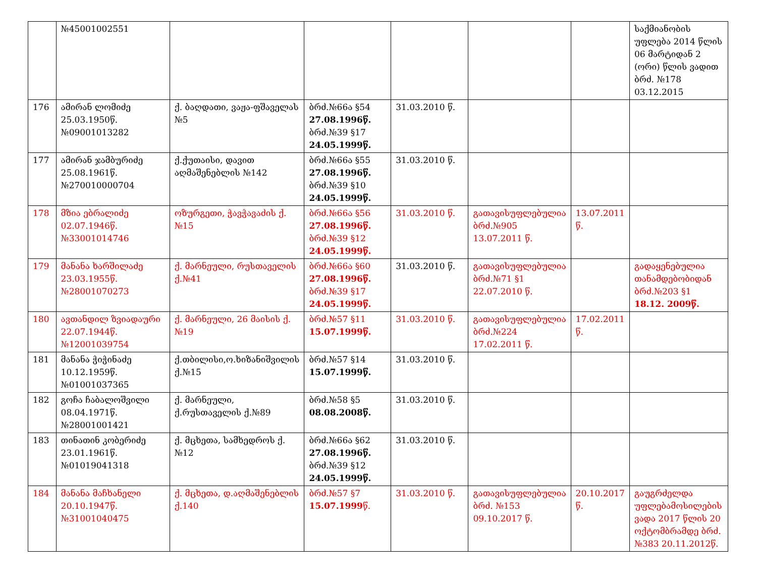| | №45001002551 | | | | | | საქმიანობის უფლება 2014 წლის 06 მარტიდან 2 (ორი) წლის ვადით ბრძ. №178 03.12.2015 |
| 176 | ამირან ლომიძე 25.03.1950წ. №09001013282 | ქ. ბაღდათი, ვაჟა-ფშაველას №5 | ბრძ.№66ა §54 27.08.1996წ. ბრძ.№39 §17 24.05.1999წ. | 31.03.2010 წ. | | | |
| 177 | ამირან ჯამბურიძე 25.08.1961წ. №270010000704 | ქ.ქუთაისი, დავით აღმაშენებლის №142 | ბრძ.№66ა §55 27.08.1996წ. ბრძ.№39 §10 24.05.1999წ. | 31.03.2010 წ. | | | |
| 178 | მზია ებრალიძე 02.07.1946წ. №33001014746 | ოზურგეთი, ჭავჭავაძის ქ.№15 | ბრძ.№66ა §56 27.08.1996წ. ბრძ.№39 §12 24.05.1999წ. | 31.03.2010 წ. | გათავისუფლებულია ბრძ.№905 13.07.2011 წ. | 13.07.2011 წ. | |
| 179 | მანანა ხარშილაძე 23.03.1955წ. №28001070273 | ქ. მარნეული, რუსთაველის ქ.№41 | ბრძ.№66ა §60 27.08.1996წ. ბრძ.№39 §17 24.05.1999წ. | 31.03.2010 წ. | გათავისუფლებულია ბრძ.№71 §1 22.07.2010 წ. | | გადაყენებულია თანამდებობიდან ბრძ.№203 §1 18.12. 2009წ. |
| 180 | ავთანდილ ზვიადაური 22.07.1944წ. №12001039754 | ქ. მარნეული, 26 მაისის ქ.№19 | ბრძ.№57 §11 15.07.1999წ. | 31.03.2010 წ. | გათავისუფლებულია ბრძ.№224 17.02.2011 წ. | 17.02.2011 წ. | |
| 181 | მანანა ჭიჭინაძე 10.12.1959წ. №01001037365 | ქ.თბილისი,ო.ხიზანიშვილის ქ.№15 | ბრძ.№57 §14 15.07.1999წ. | 31.03.2010 წ. | | | |
| 182 | გოჩა ჩაბალოშვილი 08.04.1971წ. №28001001421 | ქ. მარნეული, ქ.რუსთაველის ქ.№89 | ბრძ.№58 §5 08.08.2008წ. | 31.03.2010 წ. | | | |
| 183 | თინათინ კობერიძე 23.01.1961წ. №01019041318 | ქ. მცხეთა, სამხედროს ქ.№12 | ბრძ.№66ა §62 27.08.1996წ. ბრძ.№39 §12 24.05.1999წ. | 31.03.2010 წ. | | | |
| 184 | მანანა მაჩხანელი 20.10.1947წ. №31001040475 | ქ. მცხეთა, დ.აღმაშენებლის ქ.140 | ბრძ.№57 §7 15.07.1999 წ. | 31.03.2010 წ. | გათავისუფლებულია ბრძ. №153 09.10.2017 წ. | 20.10.2017 წ. | გაუგრძელდა უფლებამოსილების ვადა 2017 წლის 20 ოქტომბრამდე ბრძ.№383 20.11.2012წ. |